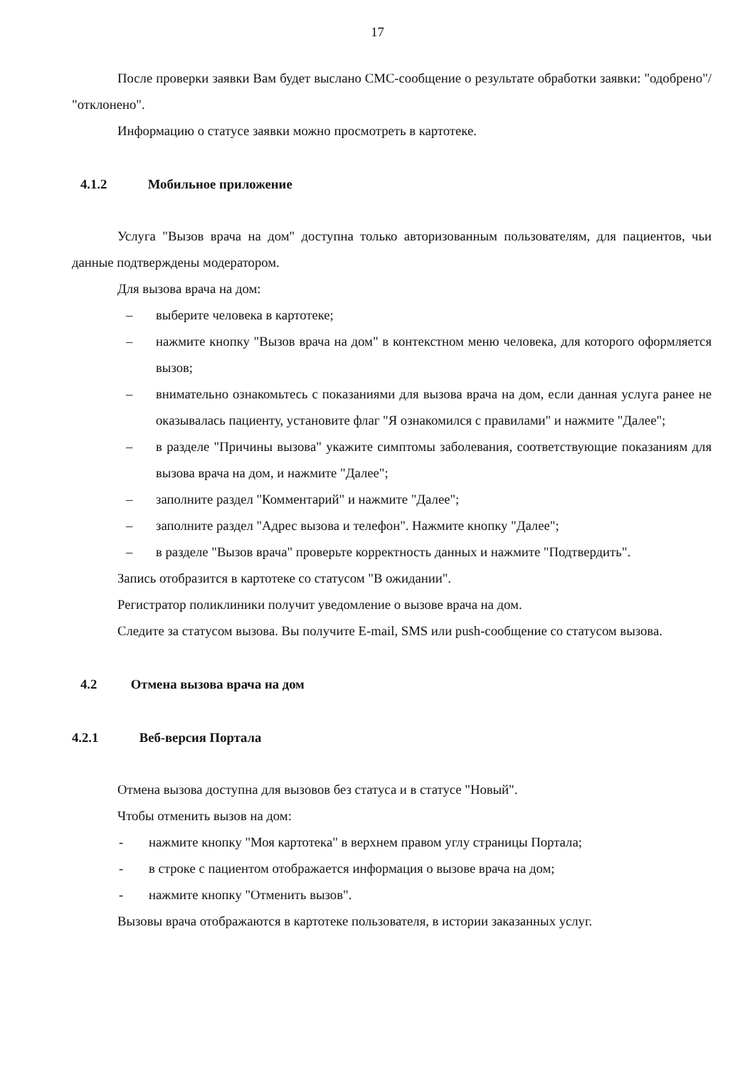17
После проверки заявки Вам будет выслано СМС-сообщение о результате обработки заявки: "одобрено"/ "отклонено".
Информацию о статусе заявки можно просмотреть в картотеке.
4.1.2 Мобильное приложение
Услуга "Вызов врача на дом" доступна только авторизованным пользователям, для пациентов, чьи данные подтверждены модератором.
Для вызова врача на дом:
– выберите человека в картотеке;
– нажмите кнопку "Вызов врача на дом" в контекстном меню человека, для которого оформляется вызов;
– внимательно ознакомьтесь с показаниями для вызова врача на дом, если данная услуга ранее не оказывалась пациенту, установите флаг "Я ознакомился с правилами" и нажмите "Далее";
– в разделе "Причины вызова" укажите симптомы заболевания, соответствующие показаниям для вызова врача на дом, и нажмите "Далее";
– заполните раздел "Комментарий" и нажмите "Далее";
– заполните раздел "Адрес вызова и телефон". Нажмите кнопку "Далее";
– в разделе "Вызов врача" проверьте корректность данных и нажмите "Подтвердить".
Запись отобразится в картотеке со статусом "В ожидании".
Регистратор поликлиники получит уведомление о вызове врача на дом.
Следите за статусом вызова. Вы получите E-mail, SMS или push-сообщение со статусом вызова.
4.2 Отмена вызова врача на дом
4.2.1 Веб-версия Портала
Отмена вызова доступна для вызовов без статуса и в статусе "Новый".
Чтобы отменить вызов на дом:
- нажмите кнопку "Моя картотека" в верхнем правом углу страницы Портала;
- в строке с пациентом отображается информация о вызове врача на дом;
- нажмите кнопку "Отменить вызов".
Вызовы врача отображаются в картотеке пользователя, в истории заказанных услуг.